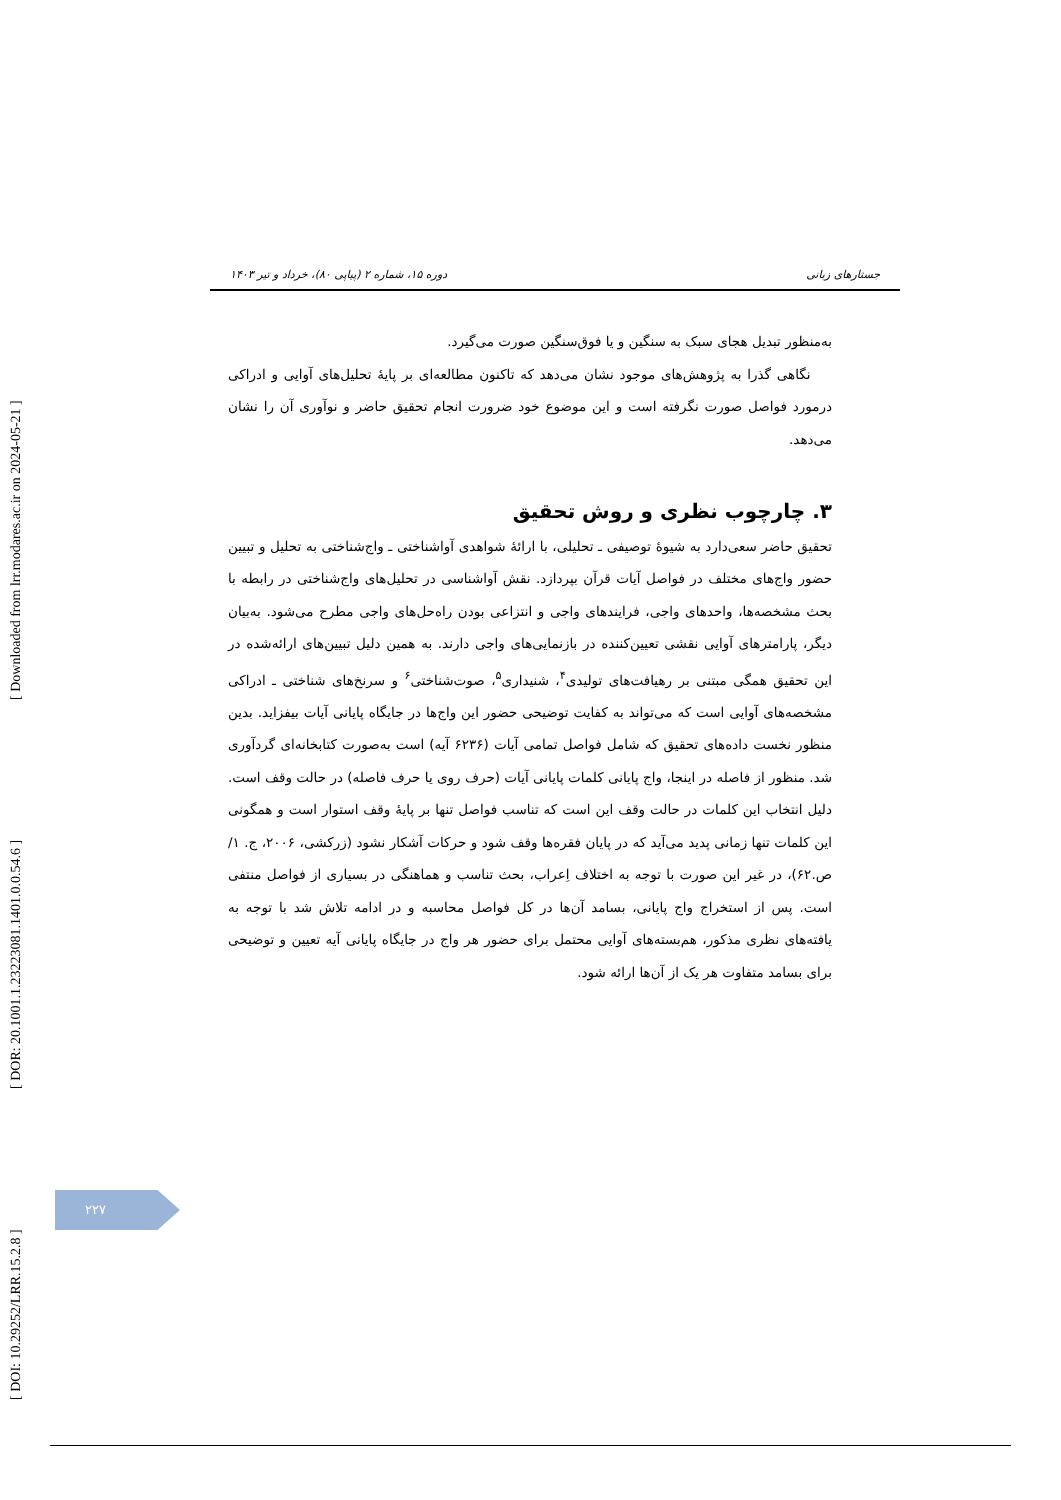[ DOI: 10.29252/LRR.15.2.8 ] [ DOR: 20.1001.1.23223081.1401.0.0.54.6 ] [ Downloaded from lrr.modares.ac.ir on 2024-05-21 ]
جستارهای زبانی دوره ۱۵، شماره ۲ (پیاپی ۸۰)، خرداد و تیر ۱۴۰۳
به‌منظور تبدیل هجای سبک به سنگین و یا فوق‌سنگین صورت می‌گیرد.
نگاهی گذرا به پژوهش‌های موجود نشان می‌دهد که تاکنون مطالعه‌ای بر پایهٔ تحلیل‌های آوایی و ادراکی درمورد فواصل صورت نگرفته است و این موضوع خود ضرورت انجام تحقیق حاضر و نوآوری آن را نشان می‌دهد.
۳. چارچوب نظری و روش تحقیق
تحقیق حاضر سعی‌دارد به شیوهٔ توصیفی ـ تحلیلی، با ارائهٔ شواهدی آواشناختی ـ واج‌شناختی به تحلیل و تبیین حضور واج‌های مختلف در فواصل آیات قرآن بپردازد. نقش آواشناسی در تحلیل‌های واج‌شناختی در رابطه با بحث مشخصه‌ها، واحدهای واجی، فرایندهای واجی و انتزاعی بودن راه‌حل‌های واجی مطرح می‌شود. به‌بیان دیگر، پارامترهای آوایی نقشی تعیین‌کننده در بازنمایی‌های واجی دارند. به همین دلیل تبیین‌های ارائه‌شده در این تحقیق همگی مبتنی بر رهیافت‌های تولیدی<sup>۴</sup>، شنیداری<sup>۵</sup>، صوت‌شناختی<sup>۶</sup> و سرنخ‌های شناختی ـ ادراکی مشخصه‌های آوایی است که می‌تواند به کفایت توضیحی حضور این واج‌ها در جایگاه پایانی آیات بیفزاید. بدین منظور نخست داده‌های تحقیق که شامل فواصل تمامی آیات (۶۲۳۶ آیه) است به‌صورت کتابخانه‌ای گردآوری شد. منظور از فاصله در اینجا، واج پایانی کلمات پایانی آیات (حرف روی یا حرف فاصله) در حالت وقف است. دلیل انتخاب این کلمات در حالت وقف این است که تناسب فواصل تنها بر پایهٔ وقف استوار است و همگونی این کلمات تنها زمانی پدید می‌آید که در پایان فقره‌ها وقف شود و حرکات آشکار نشود (زرکشی، ۲۰۰۶، ج. ۱/ ص.۶۲)، در غیر این صورت با توجه به اختلاف اِعراب، بحث تناسب و هماهنگی در بسیاری از فواصل منتفی است. پس از استخراج واج پایانی، بسامد آن‌ها در کل فواصل محاسبه و در ادامه تلاش شد با توجه به یافته‌های نظری مذکور، هم‌بسته‌های آوایی محتمل برای حضور هر واج در جایگاه پایانی آیه تعیین و توضیحی برای بسامد متفاوت هر یک از آن‌ها ارائه شود.
۲۲۷